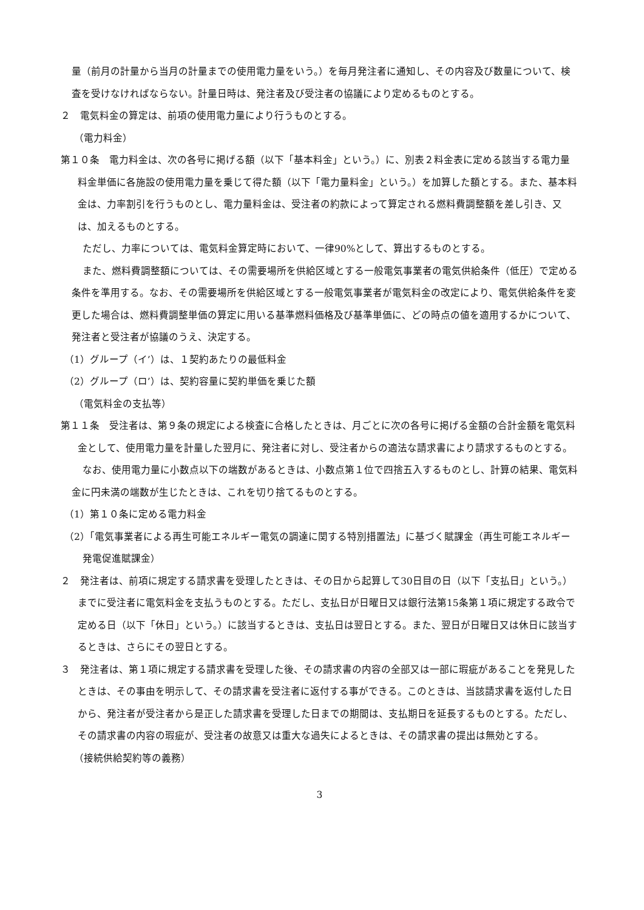量（前月の計量から当月の計量までの使用電力量をいう。）を毎月発注者に通知し、その内容及び数量について、検査を受けなければならない。計量日時は、発注者及び受注者の協議により定めるものとする。
２　電気料金の算定は、前項の使用電力量により行うものとする。
（電力料金）
第１０条　電力料金は、次の各号に掲げる額（以下「基本料金」という。）に、別表２料金表に定める該当する電力量料金単価に各施設の使用電力量を乗じて得た額（以下「電力量料金」という。）を加算した額とする。また、基本料金は、力率割引を行うものとし、電力量料金は、受注者の約款によって算定される燃料費調整額を差し引き、又は、加えるものとする。
ただし、力率については、電気料金算定時において、一律90%として、算出するものとする。
また、燃料費調整額については、その需要場所を供給区域とする一般電気事業者の電気供給条件（低圧）で定める条件を準用する。なお、その需要場所を供給区域とする一般電気事業者が電気料金の改定により、電気供給条件を変更した場合は、燃料費調整単価の算定に用いる基準燃料価格及び基準単価に、どの時点の値を適用するかについて、発注者と受注者が協議のうえ、決定する。
（1）グループ（イ’）は、１契約あたりの最低料金
（2）グループ（ロ’）は、契約容量に契約単価を乗じた額
（電気料金の支払等）
第１１条　受注者は、第９条の規定による検査に合格したときは、月ごとに次の各号に掲げる金額の合計金額を電気料金として、使用電力量を計量した翌月に、発注者に対し、受注者からの適法な請求書により請求するものとする。
なお、使用電力量に小数点以下の端数があるときは、小数点第１位で四捨五入するものとし、計算の結果、電気料金に円未満の端数が生じたときは、これを切り捨てるものとする。
（1）第１０条に定める電力料金
（2）「電気事業者による再生可能エネルギー電気の調達に関する特別措置法」に基づく賦課金（再生可能エネルギー発電促進賦課金）
２　発注者は、前項に規定する請求書を受理したときは、その日から起算して30日目の日（以下「支払日」という。）までに受注者に電気料金を支払うものとする。ただし、支払日が日曜日又は銀行法第15条第１項に規定する政令で定める日（以下「休日」という。）に該当するときは、支払日は翌日とする。また、翌日が日曜日又は休日に該当するときは、さらにその翌日とする。
３　発注者は、第１項に規定する請求書を受理した後、その請求書の内容の全部又は一部に瑕疵があることを発見したときは、その事由を明示して、その請求書を受注者に返付する事ができる。このときは、当該請求書を返付した日から、発注者が受注者から是正した請求書を受理した日までの期間は、支払期日を延長するものとする。ただし、その請求書の内容の瑕疵が、受注者の故意又は重大な過失によるときは、その請求書の提出は無効とする。
（接続供給契約等の義務）
3